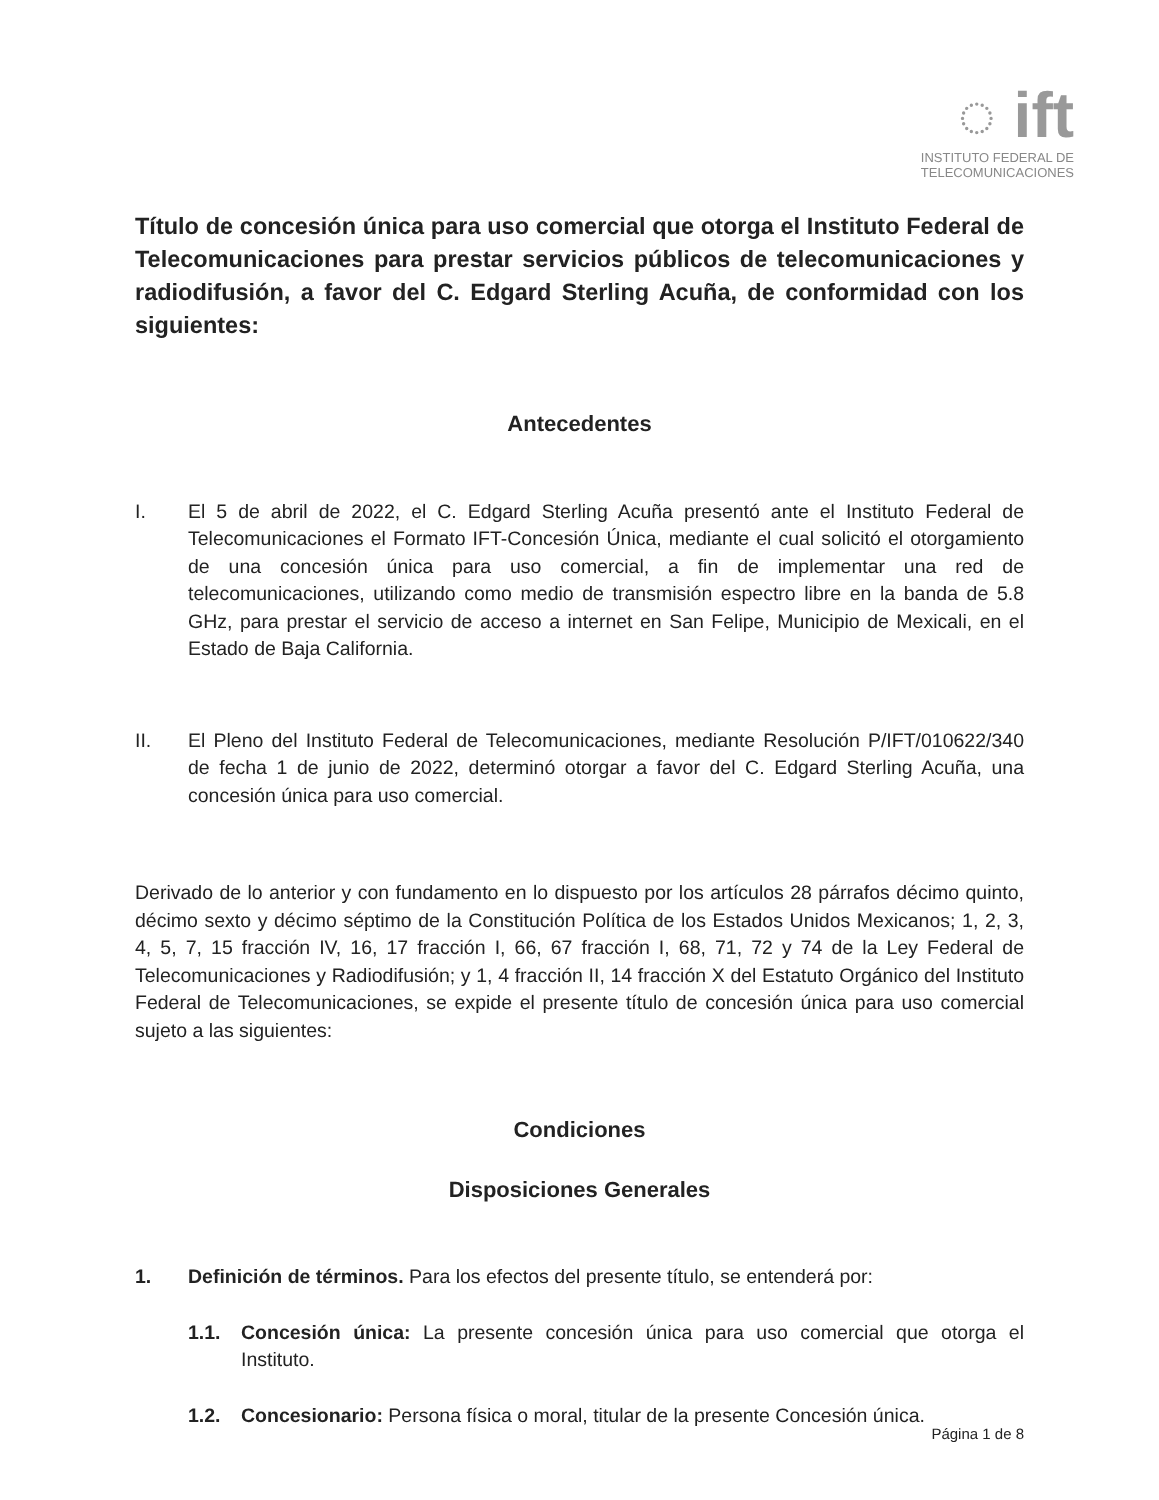◌ ift
INSTITUTO FEDERAL DE
TELECOMUNICACIONES
Título de concesión única para uso comercial que otorga el Instituto Federal de Telecomunicaciones para prestar servicios públicos de telecomunicaciones y radiodifusión, a favor del C. Edgard Sterling Acuña, de conformidad con los siguientes:
Antecedentes
I. El 5 de abril de 2022, el C. Edgard Sterling Acuña presentó ante el Instituto Federal de Telecomunicaciones el Formato IFT-Concesión Única, mediante el cual solicitó el otorgamiento de una concesión única para uso comercial, a fin de implementar una red de telecomunicaciones, utilizando como medio de transmisión espectro libre en la banda de 5.8 GHz, para prestar el servicio de acceso a internet en San Felipe, Municipio de Mexicali, en el Estado de Baja California.
II. El Pleno del Instituto Federal de Telecomunicaciones, mediante Resolución P/IFT/010622/340 de fecha 1 de junio de 2022, determinó otorgar a favor del C. Edgard Sterling Acuña, una concesión única para uso comercial.
Derivado de lo anterior y con fundamento en lo dispuesto por los artículos 28 párrafos décimo quinto, décimo sexto y décimo séptimo de la Constitución Política de los Estados Unidos Mexicanos; 1, 2, 3, 4, 5, 7, 15 fracción IV, 16, 17 fracción I, 66, 67 fracción I, 68, 71, 72 y 74 de la Ley Federal de Telecomunicaciones y Radiodifusión; y 1, 4 fracción II, 14 fracción X del Estatuto Orgánico del Instituto Federal de Telecomunicaciones, se expide el presente título de concesión única para uso comercial sujeto a las siguientes:
Condiciones
Disposiciones Generales
1. Definición de términos. Para los efectos del presente título, se entenderá por:
1.1. Concesión única: La presente concesión única para uso comercial que otorga el Instituto.
1.2. Concesionario: Persona física o moral, titular de la presente Concesión única.
Página 1 de 8